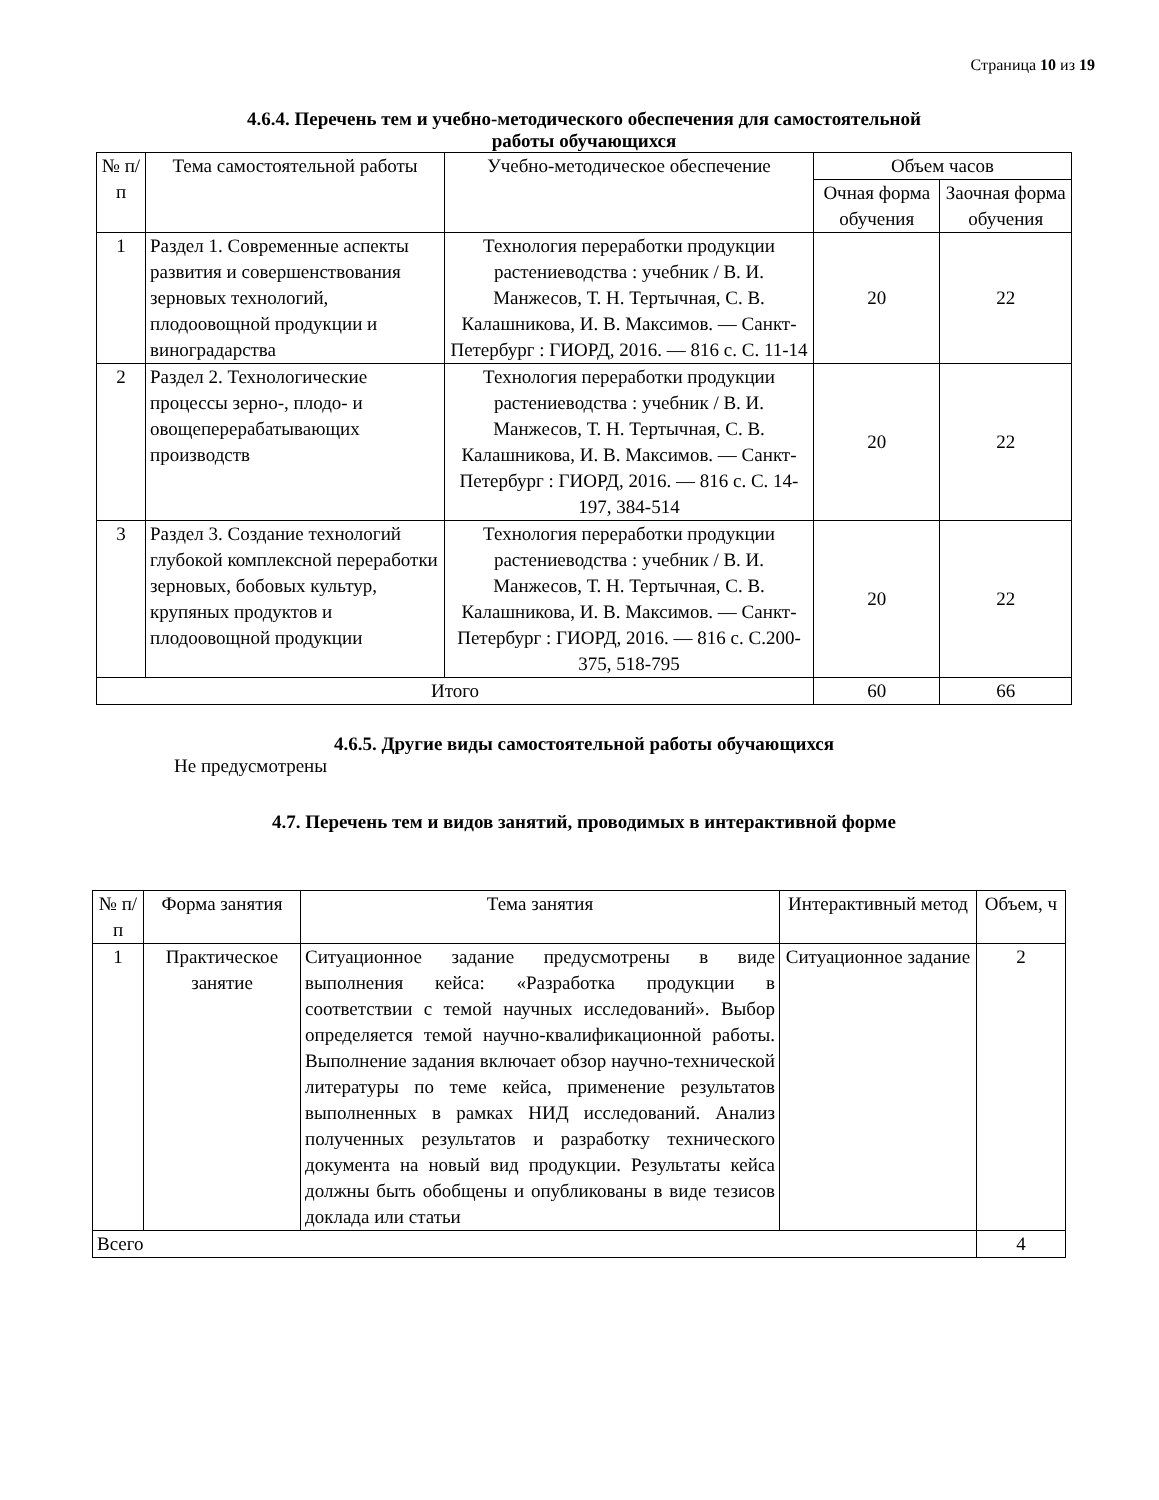Страница 10 из 19
4.6.4. Перечень тем и учебно-методического обеспечения для самостоятельной
работы обучающихся
| № п/ п | Тема самостоятельной работы | Учебно-методическое обеспечение | Объем часов | |
| --- | --- | --- | --- | --- |
| | | | Очная форма обучения | Заочная форма обучения |
| 1 | Раздел 1. Современные аспекты развития и совершенствования зерновых технологий, плодоовощной продукции и виноградарства | Технология переработки продукции растениеводства : учебник / В. И. Манжесов, Т. Н. Тертычная, С. В. Калашникова, И. В. Максимов. — Санкт-Петербург : ГИОРД, 2016. — 816 с. С. 11-14 | 20 | 22 |
| 2 | Раздел 2. Технологические процессы зерно-, плодо- и овощеперерабатывающих производств | Технология переработки продукции растениеводства : учебник / В. И. Манжесов, Т. Н. Тертычная, С. В. Калашникова, И. В. Максимов. — Санкт-Петербург : ГИОРД, 2016. — 816 с. С. 14-197, 384-514 | 20 | 22 |
| 3 | Раздел 3. Создание технологий глубокой комплексной переработки зерновых, бобовых культур, крупяных продуктов и плодоовощной продукции | Технология переработки продукции растениеводства : учебник / В. И. Манжесов, Т. Н. Тертычная, С. В. Калашникова, И. В. Максимов. — Санкт-Петербург : ГИОРД, 2016. — 816 с. С.200-375, 518-795 | 20 | 22 |
| Итого | | | 60 | 66 |
4.6.5. Другие виды самостоятельной работы обучающихся
Не предусмотрены
4.7. Перечень тем и видов занятий, проводимых в интерактивной форме
| № п/п | Форма занятия | Тема занятия | Интерактивный метод | Объем, ч |
| --- | --- | --- | --- | --- |
| 1 | Практическое занятие | Ситуационное задание предусмотрены в виде выполнения кейса: «Разработка продукции в соответствии с темой научных исследований». Выбор определяется темой научно-квалификационной работы. Выполнение задания включает обзор научно-технической литературы по теме кейса, применение результатов выполненных в рамках НИД исследований. Анализ полученных результатов и разработку технического документа на новый вид продукции. Результаты кейса должны быть обобщены и опубликованы в виде тезисов доклада или статьи | Ситуационное задание | 2 |
| Всего | | | | 4 |